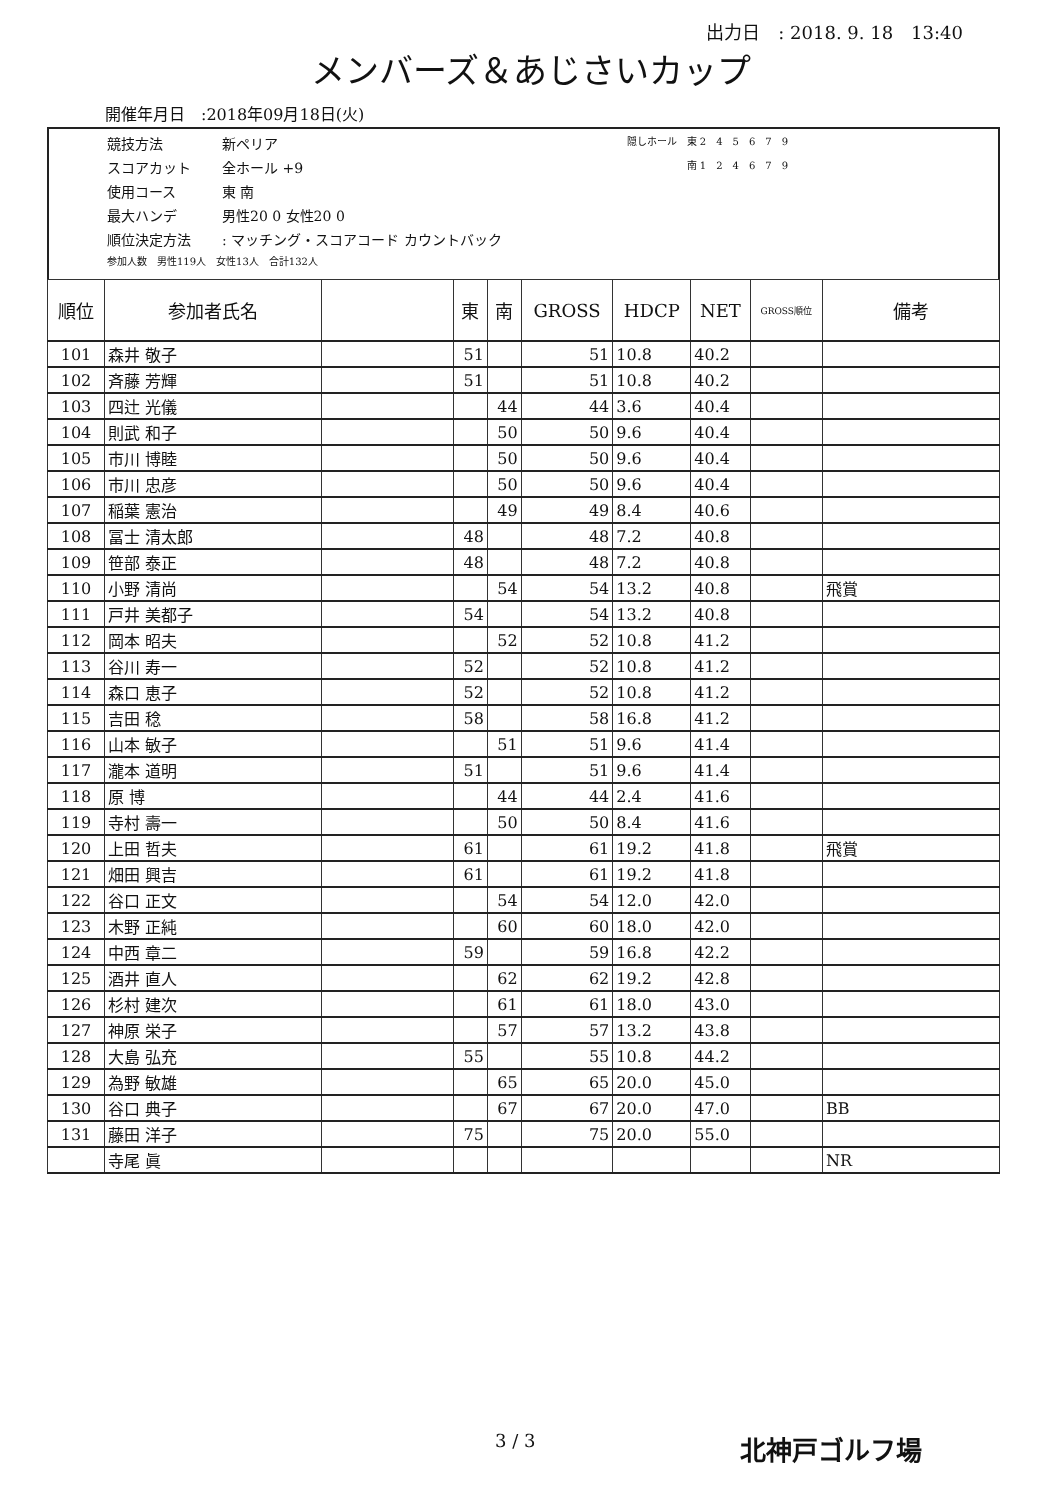出力日　: 2018. 9. 18　13:40
メンバーズ＆あじさいカップ
開催年月日　:2018年09月18日(火)
競技方法 新ペリア 隠しホール　東 2　4　5　6　7　9
スコアカット 全ホール +9 南 1　2　4　6　7　9
使用コース 東 南
最大ハンデ 男性20 0 女性20 0
順位決定方法: マッチング・スコアコード カウントバック
参加人数　男性119人　女性13人　合計132人
| 順位 | 参加者氏名 | | 東 | 南 | GROSS | HDCP | NET | GROSS順位 | 備考 |
| --- | --- | --- | --- | --- | --- | --- | --- | --- | --- |
| 101 | 森井 敬子 | | 51 | | 51 | 10.8 | 40.2 | | |
| 102 | 斉藤 芳輝 | | 51 | | 51 | 10.8 | 40.2 | | |
| 103 | 四辻 光儀 | | | 44 | 44 | 3.6 | 40.4 | | |
| 104 | 則武 和子 | | | 50 | 50 | 9.6 | 40.4 | | |
| 105 | 市川 博睦 | | | 50 | 50 | 9.6 | 40.4 | | |
| 106 | 市川 忠彦 | | | 50 | 50 | 9.6 | 40.4 | | |
| 107 | 稲葉 憲治 | | | 49 | 49 | 8.4 | 40.6 | | |
| 108 | 冨士 清太郎 | | 48 | | 48 | 7.2 | 40.8 | | |
| 109 | 笹部 泰正 | | 48 | | 48 | 7.2 | 40.8 | | |
| 110 | 小野 清尚 | | | 54 | 54 | 13.2 | 40.8 | | 飛賞 |
| 111 | 戸井 美都子 | | 54 | | 54 | 13.2 | 40.8 | | |
| 112 | 岡本 昭夫 | | | 52 | 52 | 10.8 | 41.2 | | |
| 113 | 谷川 寿一 | | 52 | | 52 | 10.8 | 41.2 | | |
| 114 | 森口 恵子 | | 52 | | 52 | 10.8 | 41.2 | | |
| 115 | 吉田 稔 | | 58 | | 58 | 16.8 | 41.2 | | |
| 116 | 山本 敏子 | | | 51 | 51 | 9.6 | 41.4 | | |
| 117 | 瀧本 道明 | | 51 | | 51 | 9.6 | 41.4 | | |
| 118 | 原 博 | | | 44 | 44 | 2.4 | 41.6 | | |
| 119 | 寺村 壽一 | | | 50 | 50 | 8.4 | 41.6 | | |
| 120 | 上田 哲夫 | | 61 | | 61 | 19.2 | 41.8 | | 飛賞 |
| 121 | 畑田 興吉 | | 61 | | 61 | 19.2 | 41.8 | | |
| 122 | 谷口 正文 | | | 54 | 54 | 12.0 | 42.0 | | |
| 123 | 木野 正純 | | | 60 | 60 | 18.0 | 42.0 | | |
| 124 | 中西 章二 | | 59 | | 59 | 16.8 | 42.2 | | |
| 125 | 酒井 直人 | | | 62 | 62 | 19.2 | 42.8 | | |
| 126 | 杉村 建次 | | | 61 | 61 | 18.0 | 43.0 | | |
| 127 | 神原 栄子 | | | 57 | 57 | 13.2 | 43.8 | | |
| 128 | 大島 弘充 | | 55 | | 55 | 10.8 | 44.2 | | |
| 129 | 為野 敏雄 | | | 65 | 65 | 20.0 | 45.0 | | |
| 130 | 谷口 典子 | | | 67 | 67 | 20.0 | 47.0 | | BB |
| 131 | 藤田 洋子 | | 75 | | 75 | 20.0 | 55.0 | | |
| | 寺尾 眞 | | | | | | | | NR |
3 / 3 北神戸ゴルフ場